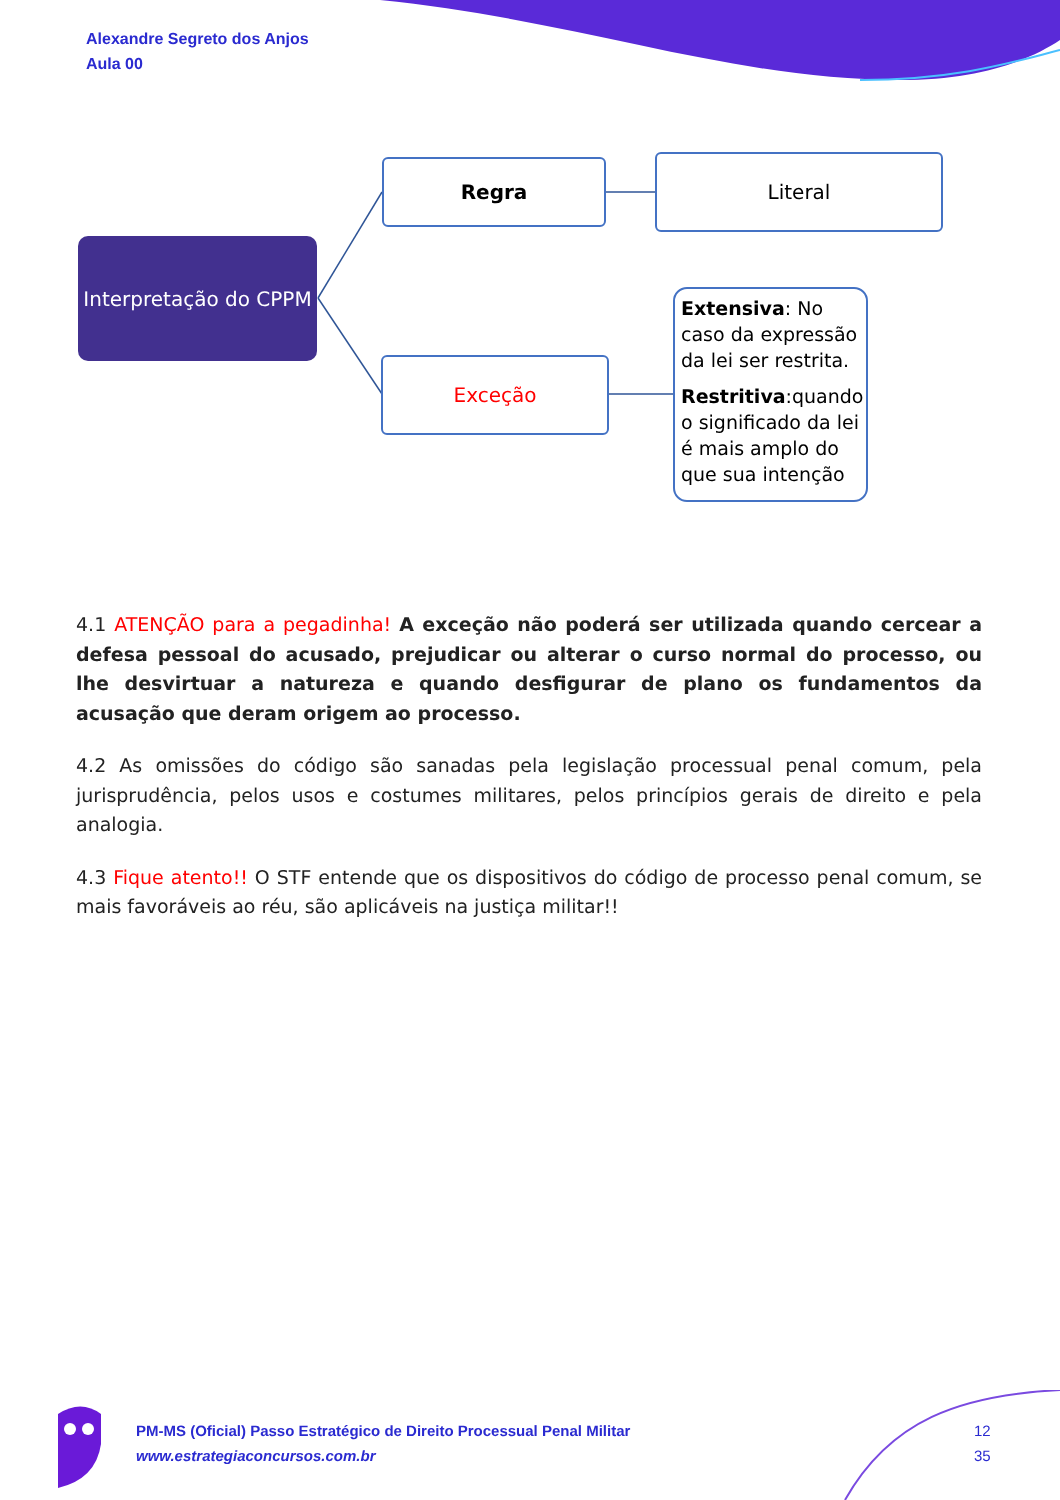Alexandre Segreto dos Anjos
Aula 00
Interpretação do CPPM
Regra Literal
Exceção
Extensiva: No caso da expressão da lei ser restrita.
Restritiva:quando o significado da lei é mais amplo do que sua intenção
4.1 ATENÇÃO para a pegadinha! A exceção não poderá ser utilizada quando cercear a defesa pessoal do acusado, prejudicar ou alterar o curso normal do processo, ou lhe desvirtuar a natureza e quando desfigurar de plano os fundamentos da acusação que deram origem ao processo.
4.2 As omissões do código são sanadas pela legislação processual penal comum, pela jurisprudência, pelos usos e costumes militares, pelos princípios gerais de direito e pela analogia.
4.3 Fique atento!! O STF entende que os dispositivos do código de processo penal comum, se mais favoráveis ao réu, são aplicáveis na justiça militar!!
PM-MS (Oficial) Passo Estratégico de Direito Processual Penal Militar
www.estrategiaconcursos.com.br
12
35